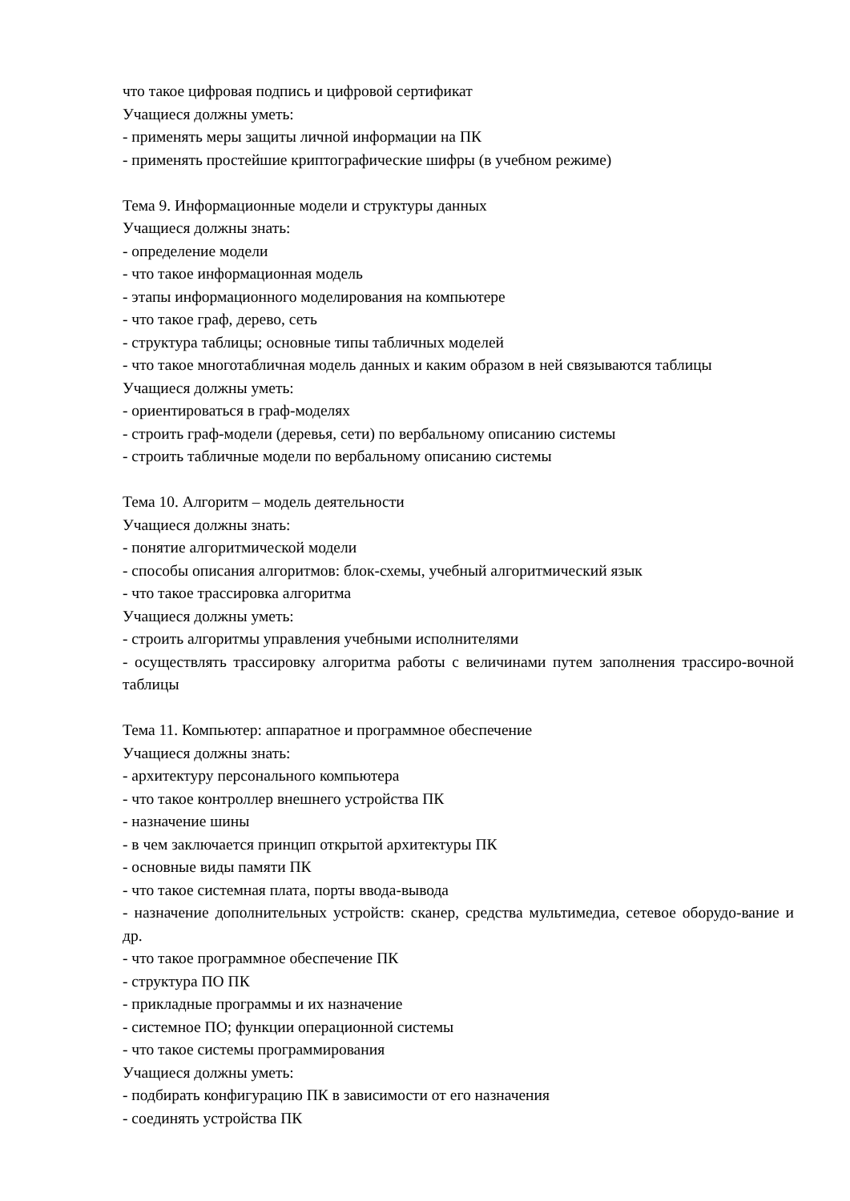что такое цифровая подпись и цифровой сертификат
Учащиеся должны уметь:
- применять меры защиты личной информации на ПК
- применять простейшие криптографические шифры (в учебном режиме)
Тема 9. Информационные модели и структуры данных
Учащиеся должны знать:
- определение модели
- что такое информационная модель
- этапы информационного моделирования на компьютере
- что такое граф, дерево, сеть
- структура таблицы; основные типы табличных моделей
- что такое многотабличная модель данных и каким образом в ней связываются таблицы
Учащиеся должны уметь:
- ориентироваться в граф-моделях
- строить граф-модели (деревья, сети) по вербальному описанию системы
- строить табличные модели по вербальному описанию системы
Тема 10. Алгоритм – модель деятельности
Учащиеся должны знать:
- понятие алгоритмической модели
- способы описания алгоритмов: блок-схемы, учебный алгоритмический язык
- что такое трассировка алгоритма
Учащиеся должны уметь:
- строить алгоритмы управления учебными исполнителями
- осуществлять трассировку алгоритма работы с величинами путем заполнения трассиро-вочной таблицы
Тема 11. Компьютер: аппаратное и программное обеспечение
Учащиеся должны знать:
- архитектуру персонального компьютера
- что такое контроллер внешнего устройства ПК
- назначение шины
- в чем заключается принцип открытой архитектуры ПК
- основные виды памяти ПК
- что такое системная плата, порты ввода-вывода
- назначение дополнительных устройств: сканер, средства мультимедиа, сетевое оборудо-вание и др.
- что такое программное обеспечение ПК
- структура ПО ПК
- прикладные программы и их назначение
- системное ПО; функции операционной системы
- что такое системы программирования
Учащиеся должны уметь:
- подбирать конфигурацию ПК в зависимости от его назначения
- соединять устройства ПК